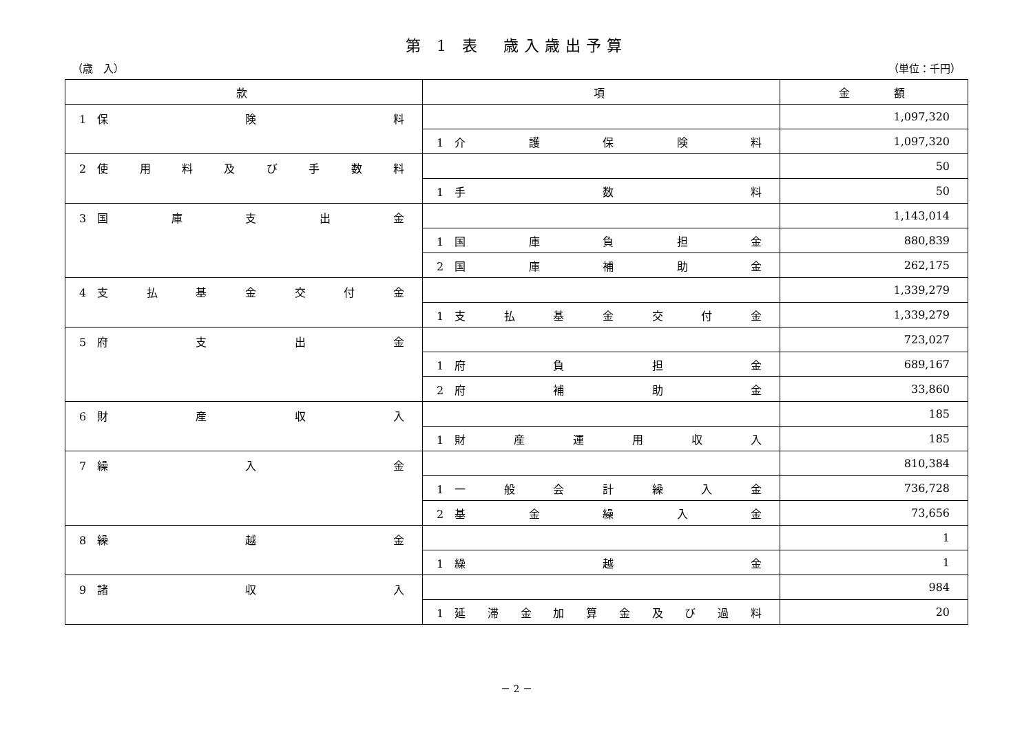第 1 表　歳入歳出予算
（歳　入） （単位：千円）
| 款 | 項 | 金 額 |
| --- | --- | --- |
| 1 保 険 料 | | 1,097,320 |
| | 1 介 護 保 険 料 | 1,097,320 |
| 2 使 用 料 及 び 手 数 料 | | 50 |
| | 1 手 数 料 | 50 |
| 3 国 庫 支 出 金 | | 1,143,014 |
| | 1 国 庫 負 担 金 | 880,839 |
| | 2 国 庫 補 助 金 | 262,175 |
| 4 支 払 基 金 交 付 金 | | 1,339,279 |
| | 1 支 払 基 金 交 付 金 | 1,339,279 |
| 5 府 支 出 金 | | 723,027 |
| | 1 府 負 担 金 | 689,167 |
| | 2 府 補 助 金 | 33,860 |
| 6 財 産 収 入 | | 185 |
| | 1 財 産 運 用 収 入 | 185 |
| 7 繰 入 金 | | 810,384 |
| | 1 一 般 会 計 繰 入 金 | 736,728 |
| | 2 基 金 繰 入 金 | 73,656 |
| 8 繰 越 金 | | 1 |
| | 1 繰 越 金 | 1 |
| 9 諸 収 入 | | 984 |
| | 1 延 滞 金 加 算 金 及 び 過 料 | 20 |
－ 2 －